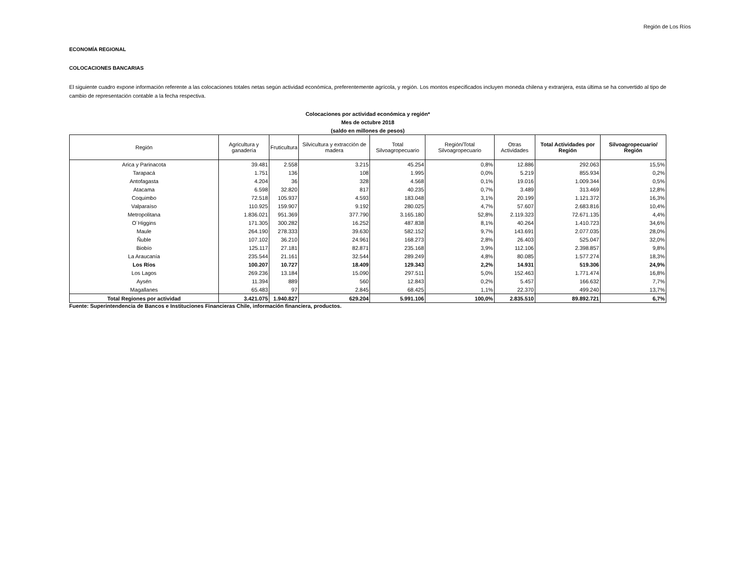Región de Los Ríos
ECONOMÍA REGIONAL
COLOCACIONES BANCARIAS
El siguiente cuadro expone información referente a las colocaciones totales netas según actividad económica, preferentemente agrícola, y región. Los montos especificados incluyen moneda chilena y extranjera, esta última se ha convertido al tipo de cambio de representación contable a la fecha respectiva.
Colocaciones por actividad económica y región*
Mes de octubre 2018
(saldo en millones de pesos)
| Región | Agricultura y ganadería | Fruticultura | Silvicultura y extracción de madera | Total Silvoagropecuario | Región/Total Silvoagropecuario | Otras Actividades | Total Actividades por Región | Silvoagropecuario/ Región |
| --- | --- | --- | --- | --- | --- | --- | --- | --- |
| Arica y Parinacota | 39.481 | 2.558 | 3.215 | 45.254 | 0,8% | 12.886 | 292.063 | 15,5% |
| Tarapacá | 1.751 | 136 | 108 | 1.995 | 0,0% | 5.219 | 855.934 | 0,2% |
| Antofagasta | 4.204 | 36 | 328 | 4.568 | 0,1% | 19.016 | 1.009.344 | 0,5% |
| Atacama | 6.598 | 32.820 | 817 | 40.235 | 0,7% | 3.489 | 313.469 | 12,8% |
| Coquimbo | 72.518 | 105.937 | 4.593 | 183.048 | 3,1% | 20.199 | 1.121.372 | 16,3% |
| Valparaíso | 110.925 | 159.907 | 9.192 | 280.025 | 4,7% | 57.607 | 2.683.816 | 10,4% |
| Metropolitana | 1.836.021 | 951.369 | 377.790 | 3.165.180 | 52,8% | 2.119.323 | 72.671.135 | 4,4% |
| O´Higgins | 171.305 | 300.282 | 16.252 | 487.838 | 8,1% | 40.264 | 1.410.723 | 34,6% |
| Maule | 264.190 | 278.333 | 39.630 | 582.152 | 9,7% | 143.691 | 2.077.035 | 28,0% |
| Ñuble | 107.102 | 36.210 | 24.961 | 168.273 | 2,8% | 26.403 | 525.047 | 32,0% |
| Biobío | 125.117 | 27.181 | 82.871 | 235.168 | 3,9% | 112.106 | 2.398.857 | 9,8% |
| La Araucanía | 235.544 | 21.161 | 32.544 | 289.249 | 4,8% | 80.085 | 1.577.274 | 18,3% |
| Los Ríos | 100.207 | 10.727 | 18.409 | 129.343 | 2,2% | 14.931 | 519.306 | 24,9% |
| Los Lagos | 269.236 | 13.184 | 15.090 | 297.511 | 5,0% | 152.463 | 1.771.474 | 16,8% |
| Aysén | 11.394 | 889 | 560 | 12.843 | 0,2% | 5.457 | 166.632 | 7,7% |
| Magallanes | 65.483 | 97 | 2.845 | 68.425 | 1,1% | 22.370 | 499.240 | 13,7% |
| Total Regiones por actividad | 3.421.075 | 1.940.827 | 629.204 | 5.991.106 | 100,0% | 2.835.510 | 89.892.721 | 6,7% |
Fuente: Superintendencia de Bancos e Instituciones Financieras Chile, información financiera, productos.